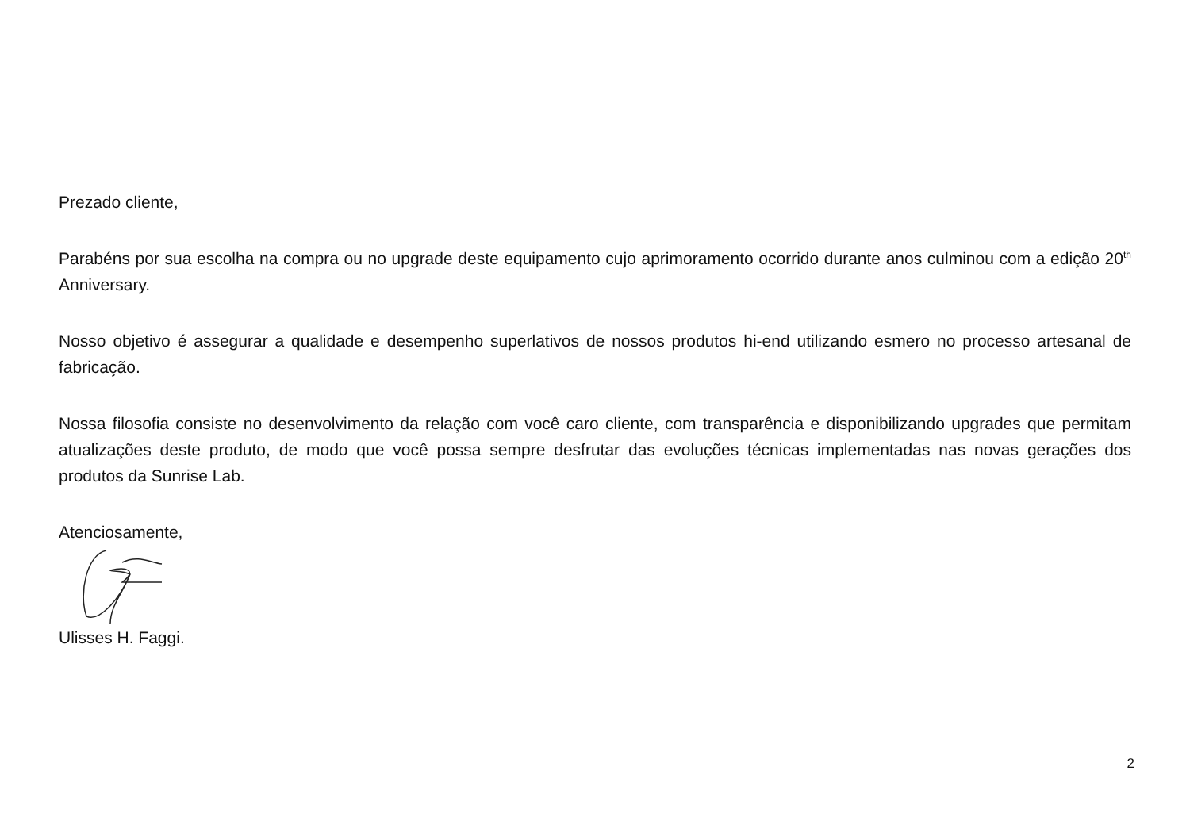Prezado cliente,
Parabéns por sua escolha na compra ou no upgrade deste equipamento cujo aprimoramento ocorrido durante anos culminou com a edição 20<sup>th</sup> Anniversary.
Nosso objetivo é assegurar a qualidade e desempenho superlativos de nossos produtos hi-end utilizando esmero no processo artesanal de fabricação.
Nossa filosofia consiste no desenvolvimento da relação com você caro cliente, com transparência e disponibilizando upgrades que permitam atualizações deste produto, de modo que você possa sempre desfrutar das evoluções técnicas implementadas nas novas gerações dos produtos da Sunrise Lab.
Atenciosamente,
Ulisses H. Faggi.
2